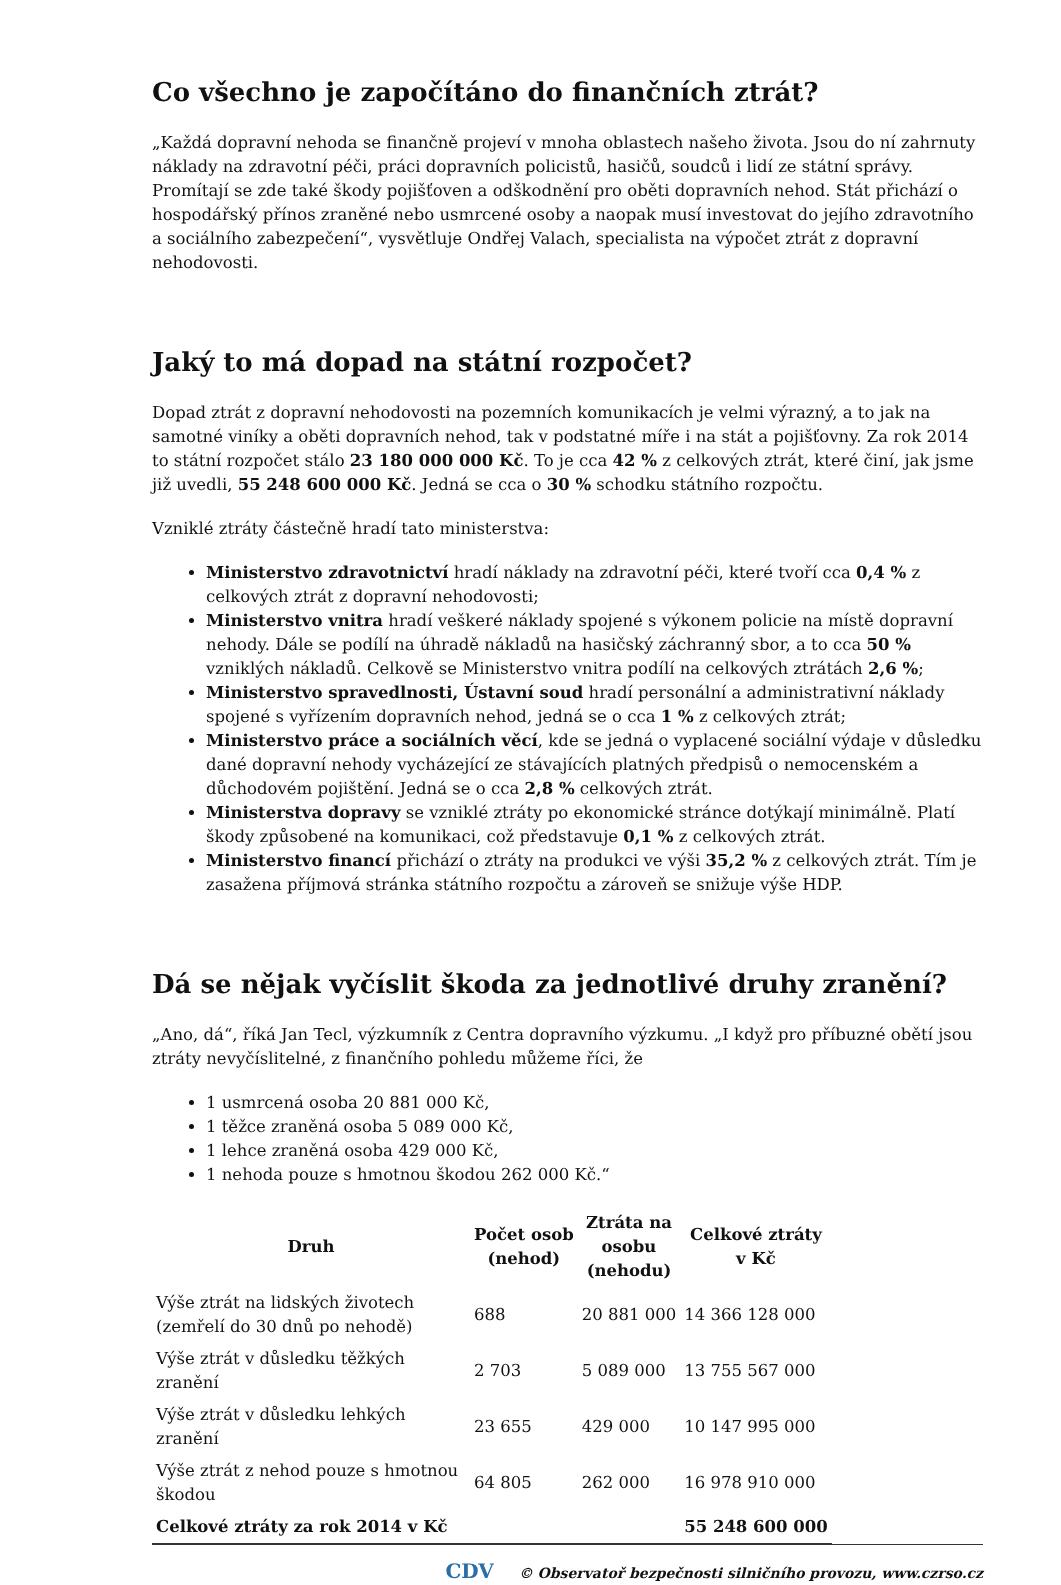Co všechno je započítáno do finančních ztrát?
„Každá dopravní nehoda se finančně projeví v mnoha oblastech našeho života. Jsou do ní zahrnuty náklady na zdravotní péči, práci dopravních policistů, hasičů, soudců i lidí ze státní správy. Promítají se zde také škody pojišťoven a odškodnění pro oběti dopravních nehod. Stát přichází o hospodářský přínos zraněné nebo usmrcené osoby a naopak musí investovat do jejího zdravotního a sociálního zabezpečení“, vysvětluje Ondřej Valach, specialista na výpočet ztrát z dopravní nehodovosti.
Jaký to má dopad na státní rozpočet?
Dopad ztrát z dopravní nehodovosti na pozemních komunikacích je velmi výrazný, a to jak na samotné viníky a oběti dopravních nehod, tak v podstatné míře i na stát a pojišťovny. Za rok 2014 to státní rozpočet stálo 23 180 000 000 Kč. To je cca 42 % z celkových ztrát, které činí, jak jsme již uvedli, 55 248 600 000 Kč. Jedná se cca o 30 % schodku státního rozpočtu.
Vzniklé ztráty částečně hradí tato ministerstva:
Ministerstvo zdravotnictví hradí náklady na zdravotní péči, které tvoří cca 0,4 % z celkových ztrát z dopravní nehodovosti;
Ministerstvo vnitra hradí veškeré náklady spojené s výkonem policie na místě dopravní nehody. Dále se podílí na úhradě nákladů na hasičský záchranný sbor, a to cca 50 % vzniklých nákladů. Celkově se Ministerstvo vnitra podílí na celkových ztrátách 2,6 %;
Ministerstvo spravedlnosti, Ústavní soud hradí personální a administrativní náklady spojené s vyřízením dopravních nehod, jedná se o cca 1 % z celkových ztrát;
Ministerstvo práce a sociálních věcí, kde se jedná o vyplacené sociální výdaje v důsledku dané dopravní nehody vycházející ze stávajících platných předpisů o nemocenském a důchodovém pojištění. Jedná se o cca 2,8 % celkových ztrát.
Ministerstva dopravy se vzniklé ztráty po ekonomické stránce dotýkají minimálně. Platí škody způsobené na komunikaci, což představuje 0,1 % z celkových ztrát.
Ministerstvo financí přichází o ztráty na produkci ve výši 35,2 % z celkových ztrát. Tím je zasažena příjmová stránka státního rozpočtu a zároveň se snižuje výše HDP.
Dá se nějak vyčíslit škoda za jednotlivé druhy zranění?
„Ano, dá“, říká Jan Tecl, výzkumník z Centra dopravního výzkumu. „I když pro příbuzné obětí jsou ztráty nevyčíslitelné, z finančního pohledu můžeme říci, že
1 usmrcená osoba 20 881 000 Kč,
1 těžce zraněná osoba 5 089 000 Kč,
1 lehce zraněná osoba 429 000 Kč,
1 nehoda pouze s hmotnou škodou 262 000 Kč.“
| Druh | Počet osob (nehod) | Ztráta na osobu (nehodu) | Celkové ztráty v Kč |
| --- | --- | --- | --- |
| Výše ztrát na lidských životech (zemřelí do 30 dnů po nehodě) | 688 | 20 881 000 | 14 366 128 000 |
| Výše ztrát v důsledku těžkých zranění | 2 703 | 5 089 000 | 13 755 567 000 |
| Výše ztrát v důsledku lehkých zranění | 23 655 | 429 000 | 10 147 995 000 |
| Výše ztrát z nehod pouze s hmotnou škodou | 64 805 | 262 000 | 16 978 910 000 |
| Celkové ztráty za rok 2014 v Kč | | | 55 248 600 000 |
CDV © Observatoř bezpečnosti silničního provozu, www.czrso.cz